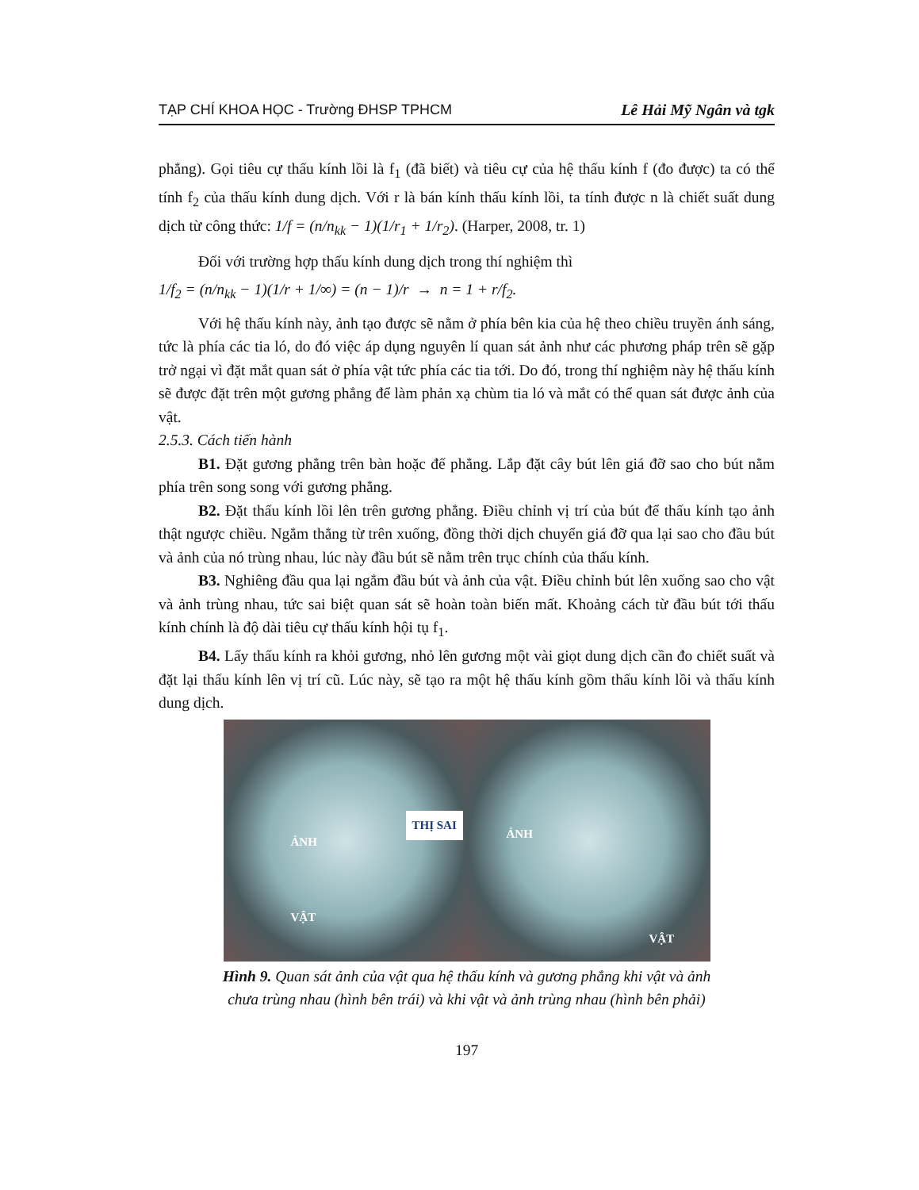TẠP CHÍ KHOA HỌC - Trường ĐHSP TPHCM Lê Hải Mỹ Ngân và tgk
phẳng). Gọi tiêu cự thấu kính lồi là f<sub>1</sub> (đã biết) và tiêu cự của hệ thấu kính f (đo được) ta có thể tính f<sub>2</sub> của thấu kính dung dịch. Với r là bán kính thấu kính lồi, ta tính được n là chiết suất dung dịch từ công thức: 1/f = (n/n<sub>kk</sub> − 1)(1/r<sub>1</sub> + 1/r<sub>2</sub>). (Harper, 2008, tr. 1)
Đối với trường hợp thấu kính dung dịch trong thí nghiệm thì
1/f<sub>2</sub> = (n/n<sub>kk</sub> − 1)(1/r + 1/∞) = (n − 1)/r → n = 1 + r/f<sub>2</sub>.
Với hệ thấu kính này, ảnh tạo được sẽ nằm ở phía bên kia của hệ theo chiều truyền ánh sáng, tức là phía các tia ló, do đó việc áp dụng nguyên lí quan sát ảnh như các phương pháp trên sẽ gặp trở ngại vì đặt mắt quan sát ở phía vật tức phía các tia tới. Do đó, trong thí nghiệm này hệ thấu kính sẽ được đặt trên một gương phẳng để làm phản xạ chùm tia ló và mắt có thể quan sát được ảnh của vật.
2.5.3. Cách tiến hành
B1. Đặt gương phẳng trên bàn hoặc đế phẳng. Lắp đặt cây bút lên giá đỡ sao cho bút nằm phía trên song song với gương phẳng.
B2. Đặt thấu kính lồi lên trên gương phẳng. Điều chỉnh vị trí của bút để thấu kính tạo ảnh thật ngược chiều. Ngắm thẳng từ trên xuống, đồng thời dịch chuyển giá đỡ qua lại sao cho đầu bút và ảnh của nó trùng nhau, lúc này đầu bút sẽ nằm trên trục chính của thấu kính.
B3. Nghiêng đầu qua lại ngắm đầu bút và ảnh của vật. Điều chỉnh bút lên xuống sao cho vật và ảnh trùng nhau, tức sai biệt quan sát sẽ hoàn toàn biến mất. Khoảng cách từ đầu bút tới thấu kính chính là độ dài tiêu cự thấu kính hội tụ f<sub>1</sub>.
B4. Lấy thấu kính ra khỏi gương, nhỏ lên gương một vài giọt dung dịch cần đo chiết suất và đặt lại thấu kính lên vị trí cũ. Lúc này, sẽ tạo ra một hệ thấu kính gồm thấu kính lồi và thấu kính dung dịch.
ẢNH
THỊ SAI
VẬT
ẢNH
VẬT
Hình 9. Quan sát ảnh của vật qua hệ thấu kính và gương phẳng khi vật và ảnh
chưa trùng nhau (hình bên trái) và khi vật và ảnh trùng nhau (hình bên phải)
197